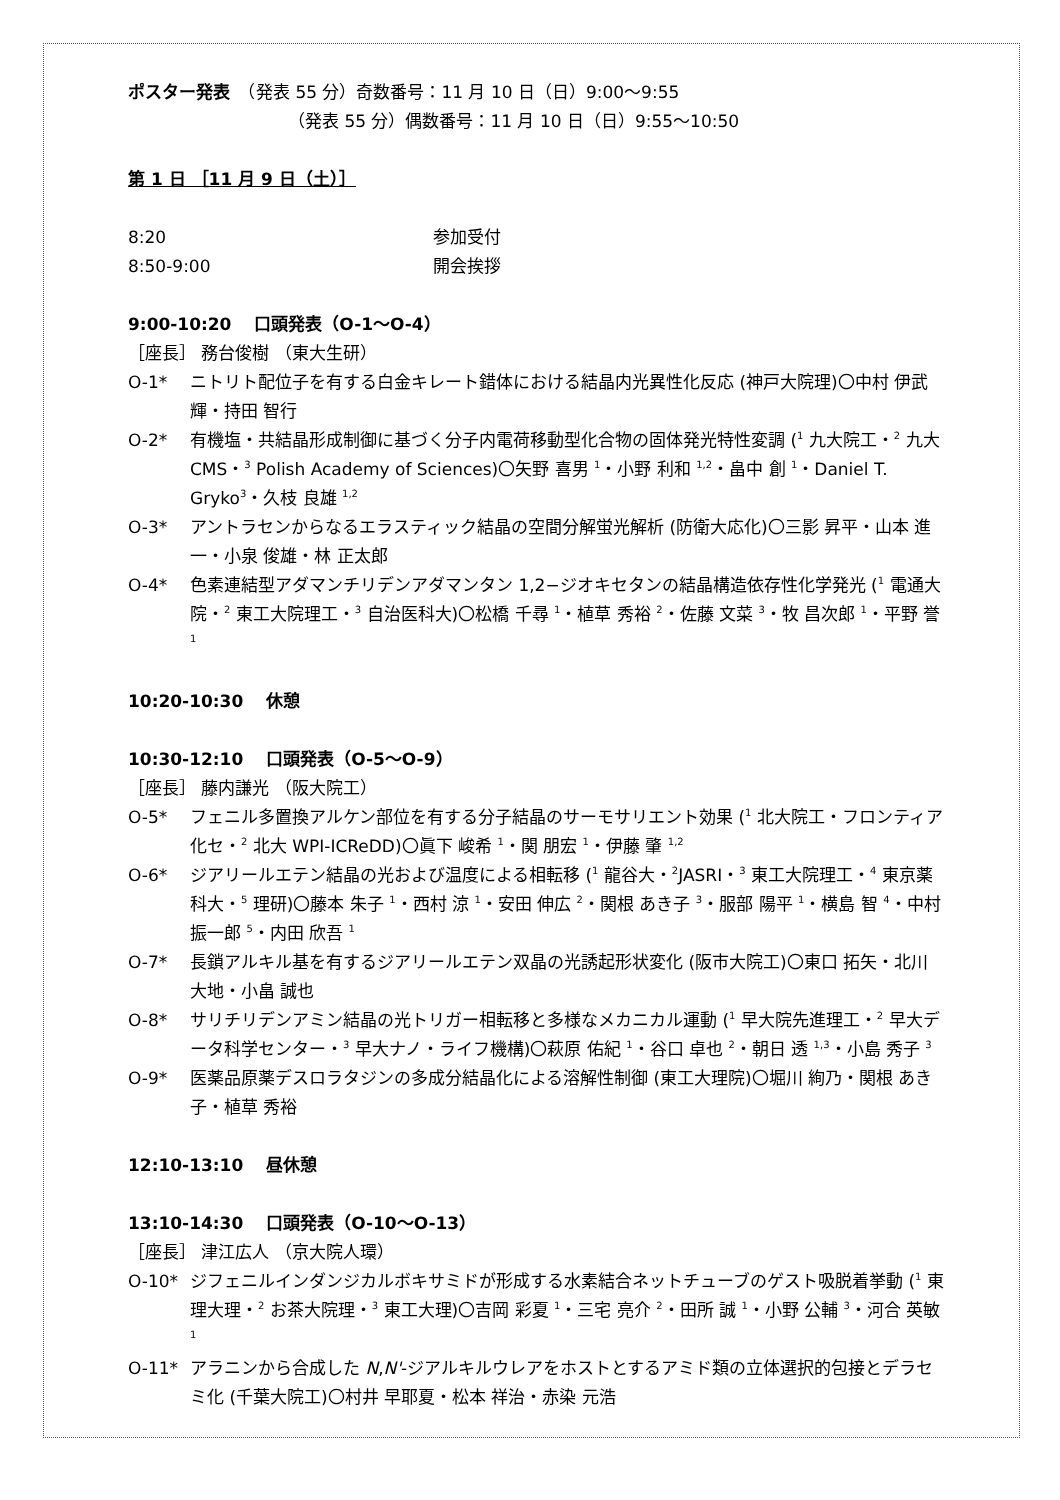ポスター発表　（発表 55 分）奇数番号：11 月 10 日（日）9:00～9:55
（発表 55 分）偶数番号：11 月 10 日（日）9:55～10:50
第 1 日 ［11 月 9 日（土）］
8:20 参加受付
8:50-9:00 開会挨拶
9:00-10:20　 口頭発表（O-1～O-4）
［座長］ 務台俊樹 （東大生研）
O-1* ニトリト配位子を有する白金キレート錯体における結晶内光異性化反応 (神戸大院理)〇中村 伊武輝・持田 智行
O-2* 有機塩・共結晶形成制御に基づく分子内電荷移動型化合物の固体発光特性変調 (<sup>1</sup> 九大院工・<sup>2</sup> 九大 CMS・<sup>3</sup> Polish Academy of Sciences)〇矢野 喜男 <sup>1</sup>・小野 利和 <sup>1,2</sup>・畠中 創 <sup>1</sup>・Daniel T. Gryko<sup>3</sup>・久枝 良雄 <sup>1,2</sup>
O-3* アントラセンからなるエラスティック結晶の空間分解蛍光解析 (防衛大応化)〇三影 昇平・山本 進一・小泉 俊雄・林 正太郎
O-4* 色素連結型アダマンチリデンアダマンタン 1,2−ジオキセタンの結晶構造依存性化学発光 (<sup>1</sup> 電通大院・<sup>2</sup> 東工大院理工・<sup>3</sup> 自治医科大)〇松橋 千尋 <sup>1</sup>・植草 秀裕 <sup>2</sup>・佐藤 文菜 <sup>3</sup>・牧 昌次郎 <sup>1</sup>・平野 誉 <sup>1</sup>
10:20-10:30　 休憩
10:30-12:10　 口頭発表（O-5～O-9）
［座長］ 藤内謙光 （阪大院工）
O-5* フェニル多置換アルケン部位を有する分子結晶のサーモサリエント効果 (<sup>1</sup> 北大院工・フロンティア化セ・<sup>2</sup> 北大 WPI-ICReDD)〇眞下 峻希 <sup>1</sup>・関 朋宏 <sup>1</sup>・伊藤 肇 <sup>1,2</sup>
O-6* ジアリールエテン結晶の光および温度による相転移 (<sup>1</sup> 龍谷大・<sup>2</sup>JASRI・<sup>3</sup> 東工大院理工・<sup>4</sup> 東京薬科大・<sup>5</sup> 理研)〇藤本 朱子 <sup>1</sup>・西村 涼 <sup>1</sup>・安田 伸広 <sup>2</sup>・関根 あき子 <sup>3</sup>・服部 陽平 <sup>1</sup>・横島 智 <sup>4</sup>・中村 振一郎 <sup>5</sup>・内田 欣吾 <sup>1</sup>
O-7* 長鎖アルキル基を有するジアリールエテン双晶の光誘起形状変化 (阪市大院工)〇東口 拓矢・北川 大地・小畠 誠也
O-8* サリチリデンアミン結晶の光トリガー相転移と多様なメカニカル運動 (<sup>1</sup> 早大院先進理工・<sup>2</sup> 早大データ科学センター・<sup>3</sup> 早大ナノ・ライフ機構)〇萩原 佑紀 <sup>1</sup>・谷口 卓也 <sup>2</sup>・朝日 透 <sup>1,3</sup>・小島 秀子 <sup>3</sup>
O-9* 医薬品原薬デスロラタジンの多成分結晶化による溶解性制御 (東工大理院)〇堀川 絢乃・関根 あき子・植草 秀裕
12:10-13:10　 昼休憩
13:10-14:30　 口頭発表（O-10～O-13）
［座長］ 津江広人 （京大院人環）
O-10* ジフェニルインダンジカルボキサミドが形成する水素結合ネットチューブのゲスト吸脱着挙動 (<sup>1</sup> 東理大理・<sup>2</sup> お茶大院理・<sup>3</sup> 東工大理)〇吉岡 彩夏 <sup>1</sup>・三宅 亮介 <sup>2</sup>・田所 誠 <sup>1</sup>・小野 公輔 <sup>3</sup>・河合 英敏 <sup>1</sup>
O-11* アラニンから合成した N,N'-ジアルキルウレアをホストとするアミド類の立体選択的包接とデラセミ化 (千葉大院工)〇村井 早耶夏・松本 祥治・赤染 元浩